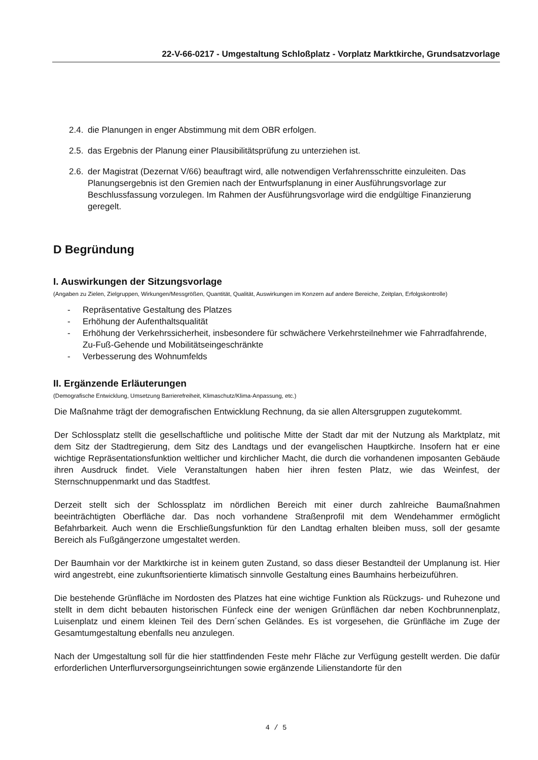22-V-66-0217 - Umgestaltung Schloßplatz - Vorplatz Marktkirche, Grundsatzvorlage
2.4. die Planungen in enger Abstimmung mit dem OBR erfolgen.
2.5. das Ergebnis der Planung einer Plausibilitätsprüfung zu unterziehen ist.
2.6. der Magistrat (Dezernat V/66) beauftragt wird, alle notwendigen Verfahrensschritte einzuleiten. Das Planungsergebnis ist den Gremien nach der Entwurfsplanung in einer Ausführungsvorlage zur Beschlussfassung vorzulegen. Im Rahmen der Ausführungsvorlage wird die endgültige Finanzierung geregelt.
D Begründung
I. Auswirkungen der Sitzungsvorlage
(Angaben zu Zielen, Zielgruppen, Wirkungen/Messgrößen, Quantität, Qualität, Auswirkungen im Konzern auf andere Bereiche, Zeitplan, Erfolgskontrolle)
- Repräsentative Gestaltung des Platzes
- Erhöhung der Aufenthaltsqualität
- Erhöhung der Verkehrssicherheit, insbesondere für schwächere Verkehrsteilnehmer wie Fahrradfahrende, Zu-Fuß-Gehende und Mobilitätseingeschränkte
- Verbesserung des Wohnumfelds
II. Ergänzende Erläuterungen
(Demografische Entwicklung, Umsetzung Barrierefreiheit, Klimaschutz/Klima-Anpassung, etc.)
Die Maßnahme trägt der demografischen Entwicklung Rechnung, da sie allen Altersgruppen zugutekommt.
Der Schlossplatz stellt die gesellschaftliche und politische Mitte der Stadt dar mit der Nutzung als Marktplatz, mit dem Sitz der Stadtregierung, dem Sitz des Landtags und der evangelischen Hauptkirche. Insofern hat er eine wichtige Repräsentationsfunktion weltlicher und kirchlicher Macht, die durch die vorhandenen imposanten Gebäude ihren Ausdruck findet. Viele Veranstaltungen haben hier ihren festen Platz, wie das Weinfest, der Sternschnuppenmarkt und das Stadtfest.
Derzeit stellt sich der Schlossplatz im nördlichen Bereich mit einer durch zahlreiche Baumaßnahmen beeinträchtigten Oberfläche dar. Das noch vorhandene Straßenprofil mit dem Wendehammer ermöglicht Befahrbarkeit. Auch wenn die Erschließungsfunktion für den Landtag erhalten bleiben muss, soll der gesamte Bereich als Fußgängerzone umgestaltet werden.
Der Baumhain vor der Marktkirche ist in keinem guten Zustand, so dass dieser Bestandteil der Umplanung ist. Hier wird angestrebt, eine zukunftsorientierte klimatisch sinnvolle Gestaltung eines Baumhains herbeizuführen.
Die bestehende Grünfläche im Nordosten des Platzes hat eine wichtige Funktion als Rückzugs- und Ruhezone und stellt in dem dicht bebauten historischen Fünfeck eine der wenigen Grünflächen dar neben Kochbrunnenplatz, Luisenplatz und einem kleinen Teil des Dern´schen Geländes. Es ist vorgesehen, die Grünfläche im Zuge der Gesamtumgestaltung ebenfalls neu anzulegen.
Nach der Umgestaltung soll für die hier stattfindenden Feste mehr Fläche zur Verfügung gestellt werden. Die dafür erforderlichen Unterflurversorgungseinrichtungen sowie ergänzende Lilienstandorte für den
4 / 5